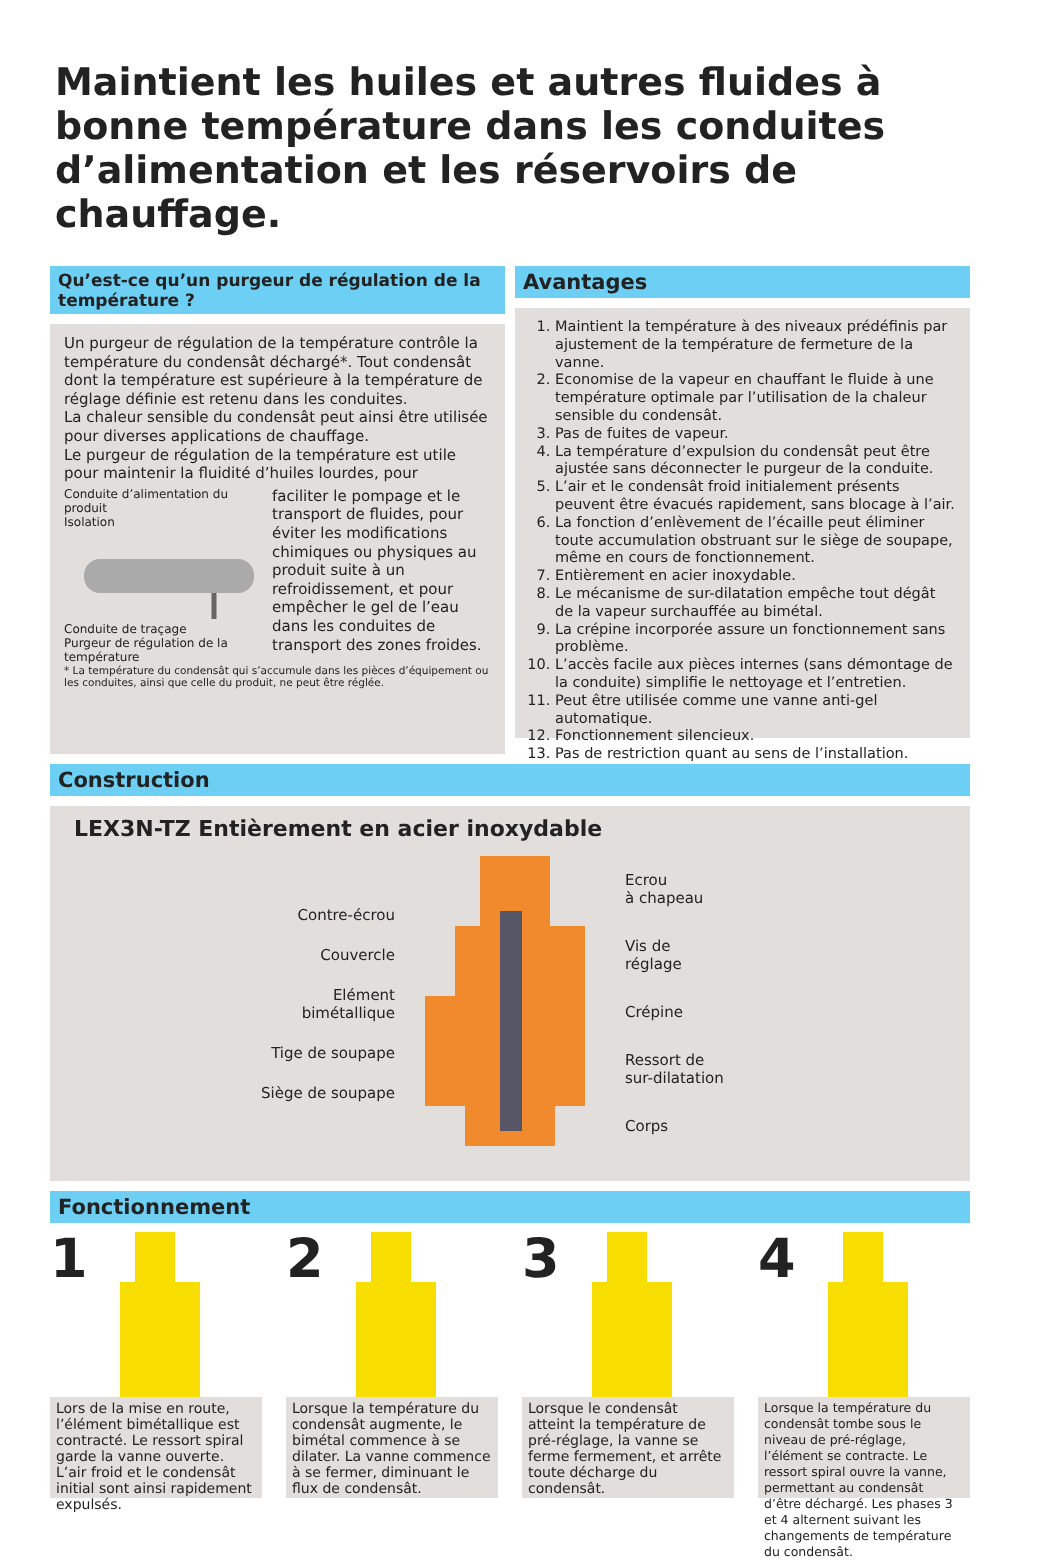Maintient les huiles et autres fluides à bonne température dans les conduites d’alimentation et les réservoirs de chauffage.
Qu’est-ce qu’un purgeur de régulation de la température ?
Un purgeur de régulation de la température contrôle la température du condensât déchargé*. Tout condensât dont la température est supérieure à la température de réglage définie est retenu dans les conduites.
La chaleur sensible du condensât peut ainsi être utilisée pour diverses applications de chauffage.
Le purgeur de régulation de la température est utile pour maintenir la fluidité d’huiles lourdes, pour
Conduite d’alimentation du produit
Isolation
Conduite de traçage
Purgeur de régulation de la température
faciliter le pompage et le transport de fluides, pour éviter les modifications chimiques ou physiques au produit suite à un refroidissement, et pour empêcher le gel de l’eau dans les conduites de transport des zones froides.
* La température du condensât qui s’accumule dans les pièces d’équipement ou les conduites, ainsi que celle du produit, ne peut être réglée.
Avantages
1. Maintient la température à des niveaux prédéfinis par ajustement de la température de fermeture de la vanne.
2. Economise de la vapeur en chauffant le fluide à une température optimale par l’utilisation de la chaleur sensible du condensât.
3. Pas de fuites de vapeur.
4. La température d’expulsion du condensât peut être ajustée sans déconnecter le purgeur de la conduite.
5. L’air et le condensât froid initialement présents peuvent être évacués rapidement, sans blocage à l’air.
6. La fonction d’enlèvement de l’écaille peut éliminer toute accumulation obstruant sur le siège de soupape, même en cours de fonctionnement.
7. Entièrement en acier inoxydable.
8. Le mécanisme de sur-dilatation empêche tout dégât de la vapeur surchauffée au bimétal.
9. La crépine incorporée assure un fonctionnement sans problème.
10. L’accès facile aux pièces internes (sans démontage de la conduite) simplifie le nettoyage et l’entretien.
11. Peut être utilisée comme une vanne anti-gel automatique.
12. Fonctionnement silencieux.
13. Pas de restriction quant au sens de l’installation.
Construction
LEX3N-TZ Entièrement en acier inoxydable
Contre-écrou
Couvercle
Elément bimétallique
Tige de soupape
Siège de soupape
Ecrou
à chapeau
Vis de
réglage
Crépine
Ressort de
sur-dilatation
Corps
Fonctionnement
1
Lors de la mise en route, l’élément bimétallique est contracté. Le ressort spiral garde la vanne ouverte. L’air froid et le condensât initial sont ainsi rapidement expulsés.
2
Lorsque la température du condensât augmente, le bimétal commence à se dilater. La vanne commence à se fermer, diminuant le flux de condensât.
3
Lorsque le condensât atteint la température de pré-réglage, la vanne se ferme fermement, et arrête toute décharge du condensât.
4
Lorsque la température du condensât tombe sous le niveau de pré-réglage, l’élément se contracte. Le ressort spiral ouvre la vanne, permettant au condensât d’être déchargé. Les phases 3 et 4 alternent suivant les changements de température du condensât.